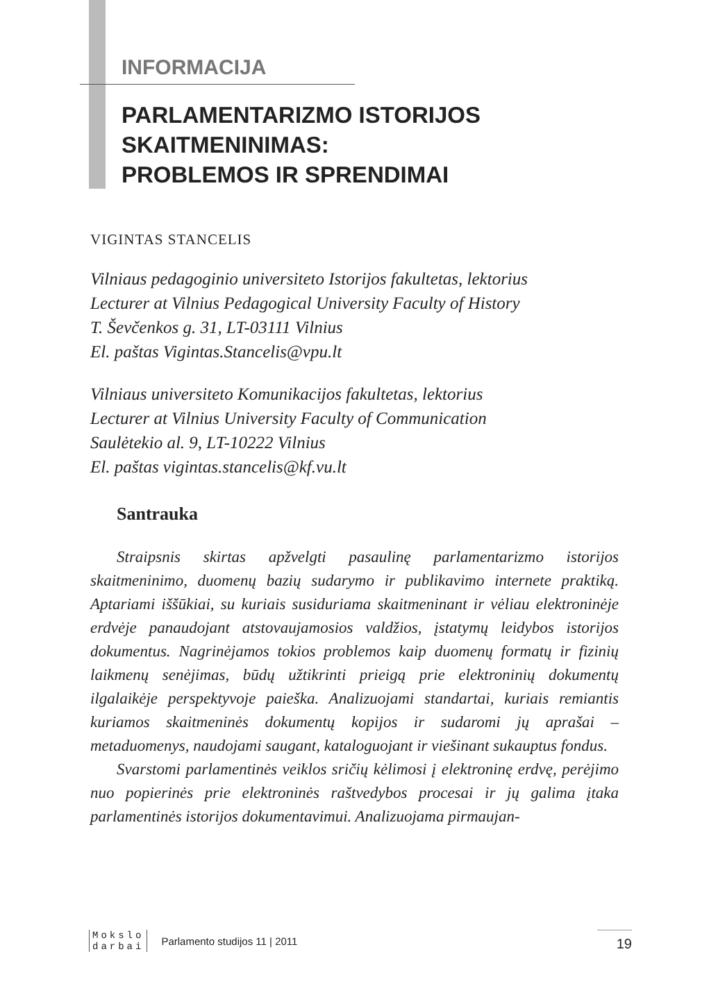INFORMACIJA
PARLAMENTARIZMO ISTORIJOS
SKAITMENINIMAS:
PROBLEMOS IR SPRENDIMAI
VIGINTAS STANCELIS
Vilniaus pedagoginio universiteto Istorijos fakultetas, lektorius
Lecturer at Vilnius Pedagogical University Faculty of History
T. Ševčenkos g. 31, LT-03111 Vilnius
El. paštas Vigintas.Stancelis@vpu.lt
Vilniaus universiteto Komunikacijos fakultetas, lektorius
Lecturer at Vilnius University Faculty of Communication
Saulėtekio al. 9, LT-10222 Vilnius
El. paštas vigintas.stancelis@kf.vu.lt
Santrauka
Straipsnis skirtas apžvelgti pasaulinę parlamentarizmo istorijos skaitmeninimo, duomenų bazių sudarymo ir publikavimo internete praktiką. Aptariami iššūkiai, su kuriais susiduriama skaitmeninant ir vėliau elektroninėje erdvėje panaudojant atstovaujamosios valdžios, įstatymų leidybos istorijos dokumentus. Nagrinėjamos tokios problemos kaip duomenų formatų ir fizinių laikmenų senėjimas, būdų užtikrinti prieigą prie elektroninių dokumentų ilgalaikėje perspektyvoje paieška. Analizuojami standartai, kuriais remiantis kuriamos skaitmeninės dokumentų kopijos ir sudaromi jų aprašai – metaduomenys, naudojami saugant, kataloguojant ir viešinant sukauptus fondus.
Svarstomi parlamentinės veiklos sričių kėlimosi į elektroninę erdvę, perėjimo nuo popierinės prie elektroninės raštvedybos procesai ir jų galima įtaka parlamentinės istorijos dokumentavimui. Analizuojama pirmaujan-
Mokslo
darbai
Parlamento studijos 11 | 2011 19